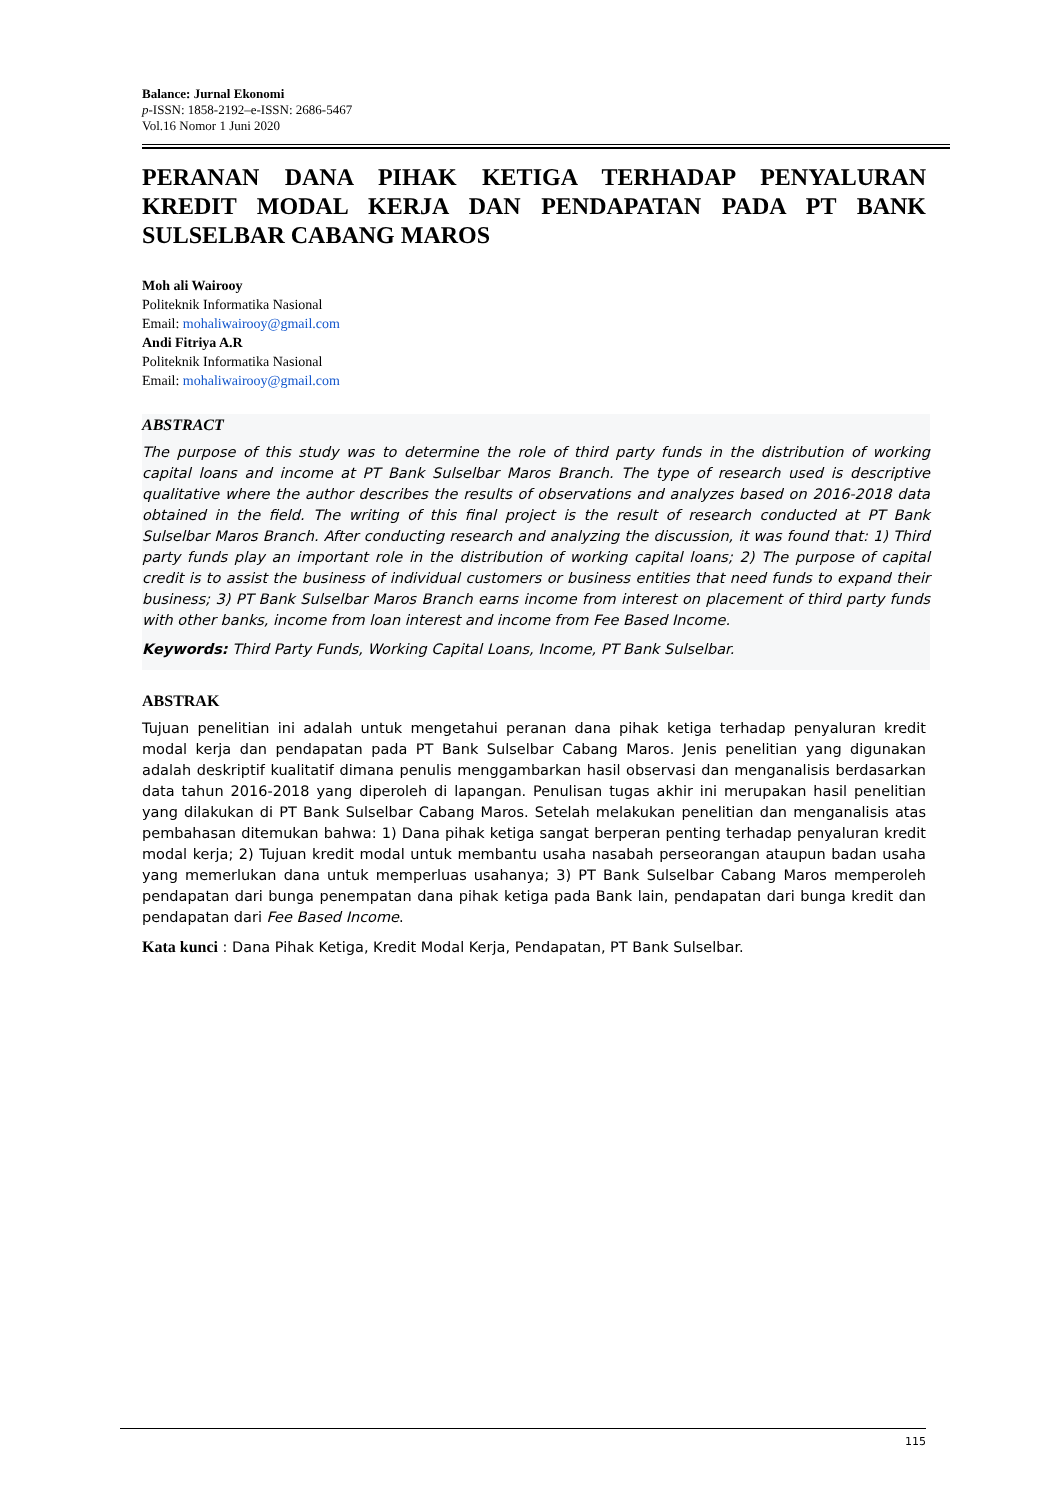Balance: Jurnal Ekonomi
p-ISSN: 1858-2192–e-ISSN: 2686-5467
Vol.16 Nomor 1 Juni 2020
PERANAN DANA PIHAK KETIGA TERHADAP PENYALURAN KREDIT MODAL KERJA DAN PENDAPATAN PADA PT BANK SULSELBAR CABANG MAROS
Moh ali Wairooy
Politeknik Informatika Nasional
Email: mohaliwairooy@gmail.com
Andi Fitriya A.R
Politeknik Informatika Nasional
Email: mohaliwairooy@gmail.com
ABSTRACT
The purpose of this study was to determine the role of third party funds in the distribution of working capital loans and income at PT Bank Sulselbar Maros Branch. The type of research used is descriptive qualitative where the author describes the results of observations and analyzes based on 2016-2018 data obtained in the field. The writing of this final project is the result of research conducted at PT Bank Sulselbar Maros Branch. After conducting research and analyzing the discussion, it was found that: 1) Third party funds play an important role in the distribution of working capital loans; 2) The purpose of capital credit is to assist the business of individual customers or business entities that need funds to expand their business; 3) PT Bank Sulselbar Maros Branch earns income from interest on placement of third party funds with other banks, income from loan interest and income from Fee Based Income.
Keywords: Third Party Funds, Working Capital Loans, Income, PT Bank Sulselbar.
ABSTRAK
Tujuan penelitian ini adalah untuk mengetahui peranan dana pihak ketiga terhadap penyaluran kredit modal kerja dan pendapatan pada PT Bank Sulselbar Cabang Maros. Jenis penelitian yang digunakan adalah deskriptif kualitatif dimana penulis menggambarkan hasil observasi dan menganalisis berdasarkan data tahun 2016-2018 yang diperoleh di lapangan. Penulisan tugas akhir ini merupakan hasil penelitian yang dilakukan di PT Bank Sulselbar Cabang Maros. Setelah melakukan penelitian dan menganalisis atas pembahasan ditemukan bahwa: 1) Dana pihak ketiga sangat berperan penting terhadap penyaluran kredit modal kerja; 2) Tujuan kredit modal untuk membantu usaha nasabah perseorangan ataupun badan usaha yang memerlukan dana untuk memperluas usahanya; 3) PT Bank Sulselbar Cabang Maros memperoleh pendapatan dari bunga penempatan dana pihak ketiga pada Bank lain, pendapatan dari bunga kredit dan pendapatan dari Fee Based Income.
Kata kunci : Dana Pihak Ketiga, Kredit Modal Kerja, Pendapatan, PT Bank Sulselbar.
115